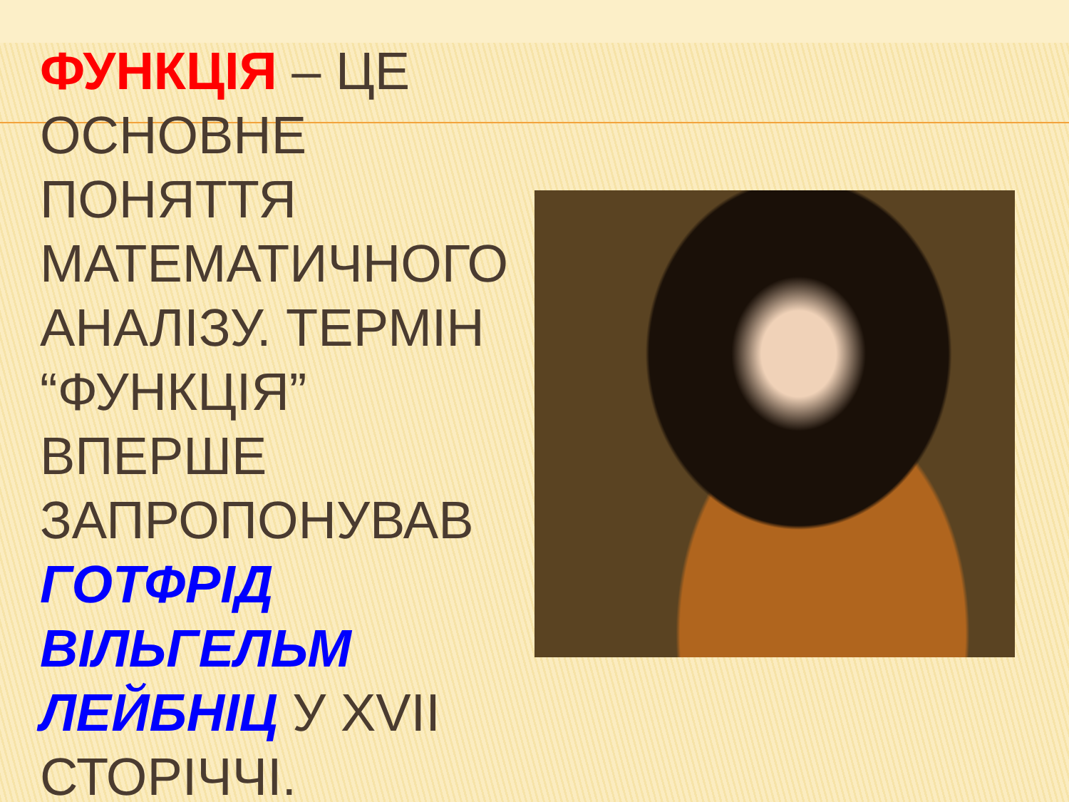ФУНКЦІЯ – ЦЕ ОСНОВНЕ ПОНЯТТЯ МАТЕМАТИЧНОГО АНАЛІЗУ. ТЕРМІН “ФУНКЦІЯ” ВПЕРШЕ ЗАПРОПОНУВАВ ГОТФРІД ВІЛЬГЕЛЬМ ЛЕЙБНІЦ У XVII СТОРІЧЧІ.